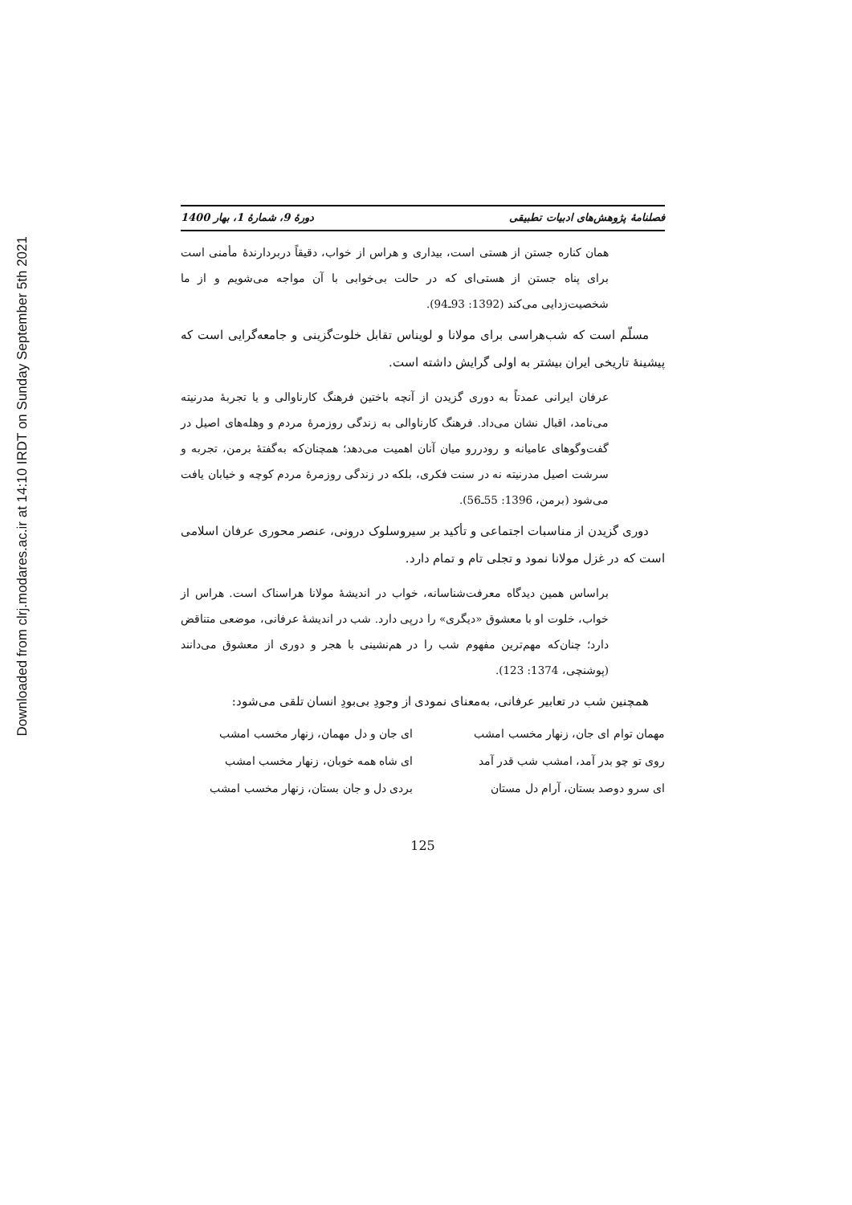Downloaded from clrj.modares.ac.ir at 14:10 IRDT on Sunday September 5th 2021
فصلنامۀ پژوهش‌های ادبیات تطبیقی دورۀ 9، شمارۀ 1، بهار 1400
همان کناره جستن از هستی است، بیداری و هراس از خواب، دقیقاً دربردارندۀ مأمنی است برای پناه جستن از هستی‌ای که در حالت بی‌خوابی با آن مواجه می‌شویم و از ما شخصیت‌زدایی می‌کند (1392: 93ـ94).
مسلّم است که شب‌هراسی برای مولانا و لویناس تقابل خلوت‌گزینی و جامعه‌گرایی است که پیشینۀ تاریخی ایران بیشتر به اولی گرایش داشته است.
عرفان ایرانی عمدتاً به دوری گزیدن از آنچه باختین فرهنگ کارناوالی و یا تجربۀ مدرنیته می‌نامد، اقبال نشان می‌داد. فرهنگ کارناوالی به زندگی روزمرۀ مردم و وهله‌های اصیل در گفت‌وگوهای عامیانه و رودررو میان آنان اهمیت می‌دهد؛ همچنان‌که به‌گفتۀ برمن، تجربه و سرشت اصیل مدرنیته نه در سنت فکری، بلکه در زندگی روزمرۀ مردم کوچه و خیابان یافت می‌شود (برمن، 1396: 55ـ56).
دوری گزیدن از مناسبات اجتماعی و تأکید بر سیروسلوک درونی، عنصر محوری عرفان اسلامی است که در غزل مولانا نمود و تجلی تام و تمام دارد.
براساس همین دیدگاه معرفت‌شناسانه، خواب در اندیشۀ مولانا هراسناک است. هراس از خواب، خلوت او با معشوق «دیگری» را درپی دارد. شب در اندیشۀ عرفانی، موضعی متناقض دارد؛ چنان‌که مهم‌ترین مفهوم شب را در هم‌نشینی با هجر و دوری از معشوق می‌دانند (پوشنچی، 1374: 123).
همچنین شب در تعابیر عرفانی، به‌معنای نمودی از وجودِ بی‌بودِ انسان تلقی می‌شود:
مهمان توام ای جان، زنهار مخسب امشب ای جان و دل مهمان، زنهار مخسب امشب
روی تو چو بدر آمد، امشب شب قدر آمد ای شاه همه خوبان، زنهار مخسب امشب
ای سرو دوصد بستان، آرام دل مستان بردی دل و جان بستان، زنهار مخسب امشب
125